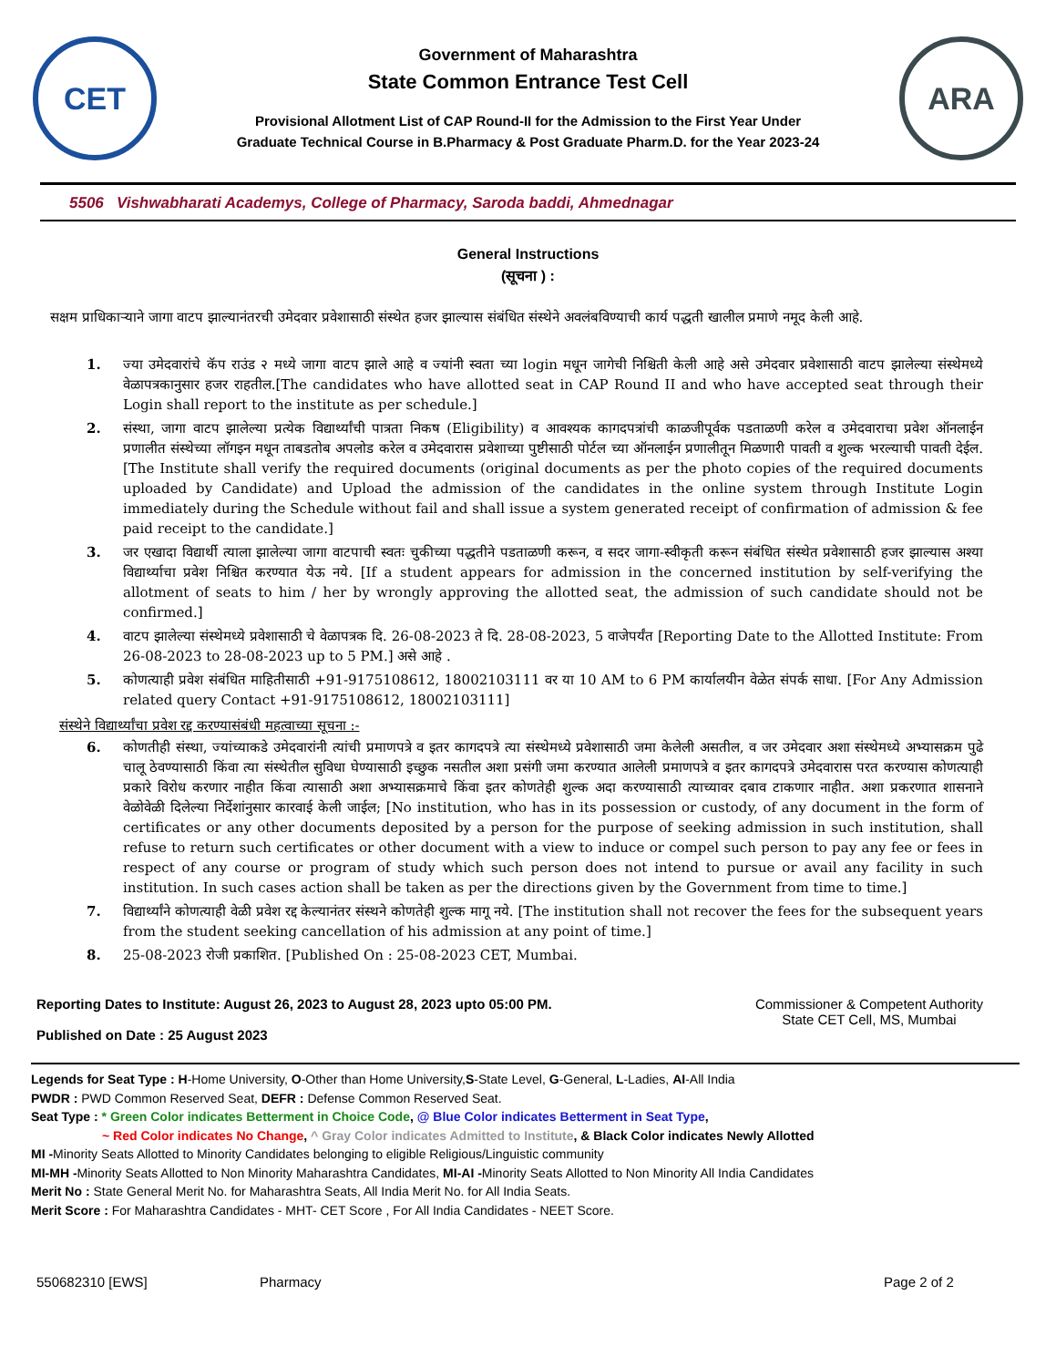CET
Government of Maharashtra
State Common Entrance Test Cell
Provisional Allotment List of CAP Round-II for the Admission to the First Year Under
Graduate Technical Course in B.Pharmacy & Post Graduate Pharm.D. for the Year 2023-24
ARA
5506 Vishwabharati Academys, College of Pharmacy, Saroda baddi, Ahmednagar
General Instructions
(सूचना ) :
सक्षम प्राधिकाऱ्याने जागा वाटप झाल्यानंतरची उमेदवार प्रवेशासाठी संस्थेत हजर झाल्यास संबंधित संस्थेने अवलंबविण्याची कार्य पद्धती खालील प्रमाणे नमूद केली आहे.
1. ज्या उमेदवारांचे कॅप राउंड २ मध्ये जागा वाटप झाले आहे व ज्यांनी स्वता च्या login मधून जागेची निश्चिती केली आहे असे उमेदवार प्रवेशासाठी वाटप झालेल्या संस्थेमध्ये वेळापत्रकानुसार हजर राहतील.[The candidates who have allotted seat in CAP Round II and who have accepted seat through their Login shall report to the institute as per schedule.]
2. संस्था, जागा वाटप झालेल्या प्रत्येक विद्यार्थ्यांची पात्रता निकष (Eligibility) व आवश्यक कागदपत्रांची काळजीपूर्वक पडताळणी करेल व उमेदवाराचा प्रवेश ऑनलाईन प्रणालीत संस्थेच्या लॉगइन मधून ताबडतोब अपलोड करेल व उमेदवारास प्रवेशाच्या पुष्टीसाठी पोर्टल च्या ऑनलाईन प्रणालीतून मिळणारी पावती व शुल्क भरल्याची पावती देईल. [The Institute shall verify the required documents (original documents as per the photo copies of the required documents uploaded by Candidate) and Upload the admission of the candidates in the online system through Institute Login immediately during the Schedule without fail and shall issue a system generated receipt of confirmation of admission & fee paid receipt to the candidate.]
3. जर एखादा विद्यार्थी त्याला झालेल्या जागा वाटपाची स्वतः चुकीच्या पद्धतीने पडताळणी करून, व सदर जागा-स्वीकृती करून संबंधित संस्थेत प्रवेशासाठी हजर झाल्यास अश्या विद्यार्थ्याचा प्रवेश निश्चित करण्यात येऊ नये. [If a student appears for admission in the concerned institution by self-verifying the allotment of seats to him / her by wrongly approving the allotted seat, the admission of such candidate should not be confirmed.]
4. वाटप झालेल्या संस्थेमध्ये प्रवेशासाठी चे वेळापत्रक दि. 26-08-2023 ते दि. 28-08-2023, 5 वाजेपर्यंत [Reporting Date to the Allotted Institute: From 26-08-2023 to 28-08-2023 up to 5 PM.] असे आहे .
5. कोणत्याही प्रवेश संबंधित माहितीसाठी +91-9175108612, 18002103111 वर या 10 AM to 6 PM कार्यालयीन वेळेत संपर्क साधा. [For Any Admission related query Contact +91-9175108612, 18002103111]
संस्थेने विद्यार्थ्यांचा प्रवेश रद्द करण्यासंबंधी महत्वाच्या सूचना :-
6. कोणतीही संस्था, ज्यांच्याकडे उमेदवारांनी त्यांची प्रमाणपत्रे व इतर कागदपत्रे त्या संस्थेमध्ये प्रवेशासाठी जमा केलेली असतील, व जर उमेदवार अशा संस्थेमध्ये अभ्यासक्रम पुढे चालू ठेवण्यासाठी किंवा त्या संस्थेतील सुविधा घेण्यासाठी इच्छुक नसतील अशा प्रसंगी जमा करण्यात आलेली प्रमाणपत्रे व इतर कागदपत्रे उमेदवारास परत करण्यास कोणत्याही प्रकारे विरोध करणार नाहीत किंवा त्यासाठी अशा अभ्यासक्रमाचे किंवा इतर कोणतेही शुल्क अदा करण्यासाठी त्याच्यावर दबाव टाकणार नाहीत. अशा प्रकरणात शासनाने वेळोवेळी दिलेल्या निर्देशांनुसार कारवाई केली जाईल; [No institution, who has in its possession or custody, of any document in the form of certificates or any other documents deposited by a person for the purpose of seeking admission in such institution, shall refuse to return such certificates or other document with a view to induce or compel such person to pay any fee or fees in respect of any course or program of study which such person does not intend to pursue or avail any facility in such institution. In such cases action shall be taken as per the directions given by the Government from time to time.]
7. विद्यार्थ्यांने कोणत्याही वेळी प्रवेश रद्द केल्यानंतर संस्थने कोणतेही शुल्क मागू नये. [The institution shall not recover the fees for the subsequent years from the student seeking cancellation of his admission at any point of time.]
8. 25-08-2023 रोजी प्रकाशित. [Published On : 25-08-2023 CET, Mumbai.
Reporting Dates to Institute: August 26, 2023 to August 28, 2023 upto 05:00 PM.
Published on Date : 25 August 2023
Commissioner & Competent Authority
State CET Cell, MS, Mumbai
Legends for Seat Type : H-Home University, O-Other than Home University,S-State Level, G-General, L-Ladies, AI-All India
PWDR : PWD Common Reserved Seat, DEFR : Defense Common Reserved Seat.
Seat Type : * Green Color indicates Betterment in Choice Code, @ Blue Color indicates Betterment in Seat Type,
~ Red Color indicates No Change, ^ Gray Color indicates Admitted to Institute, & Black Color indicates Newly Allotted
MI -Minority Seats Allotted to Minority Candidates belonging to eligible Religious/Linguistic community
MI-MH -Minority Seats Allotted to Non Minority Maharashtra Candidates, MI-AI -Minority Seats Allotted to Non Minority All India Candidates
Merit No : State General Merit No. for Maharashtra Seats, All India Merit No. for All India Seats.
Merit Score : For Maharashtra Candidates - MHT- CET Score , For All India Candidates - NEET Score.
550682310 [EWS] Pharmacy Page 2 of 2